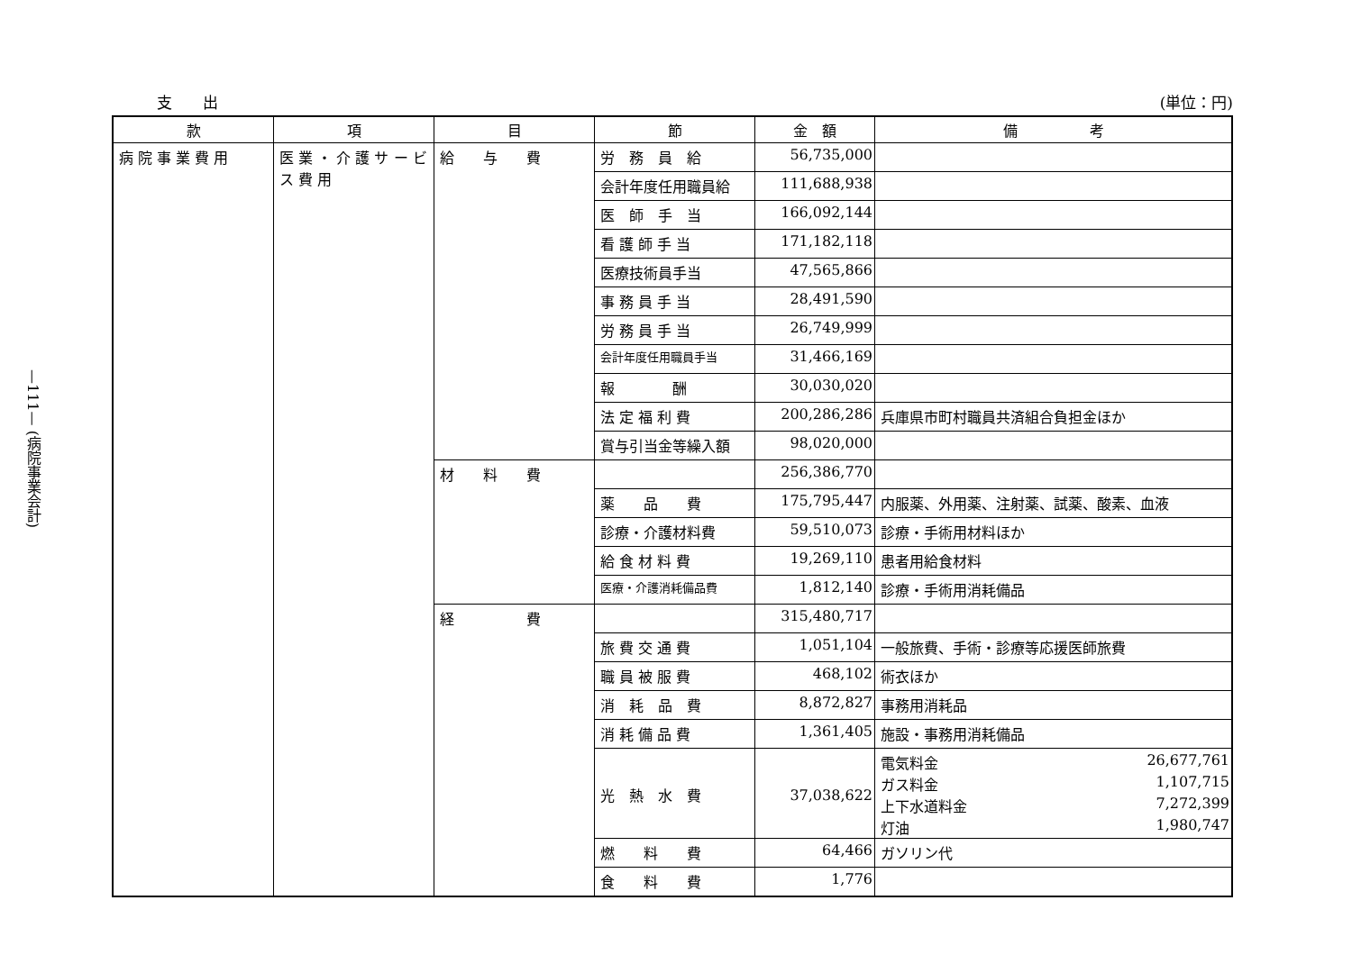—111— (病院事業会計)
支　　出 (単位：円)
| 款 | 項 | 目 | 節 | 金 額 | 備 考 |
| --- | --- | --- | --- | --- | --- |
| 病 院 事 業 費 用 | 医 業 ・ 介 護 サ ー ビ ス 費 用 | 給 与 費 | 労 務 員 給 | 56,735,000 | |
| | | | 会計年度任用職員給 | 111,688,938 | |
| | | | 医 師 手 当 | 166,092,144 | |
| | | | 看 護 師 手 当 | 171,182,118 | |
| | | | 医療技術員手当 | 47,565,866 | |
| | | | 事 務 員 手 当 | 28,491,590 | |
| | | | 労 務 員 手 当 | 26,749,999 | |
| | | | 会計年度任用職員手当 | 31,466,169 | |
| | | | 報 酬 | 30,030,020 | |
| | | | 法 定 福 利 費 | 200,286,286 | 兵庫県市町村職員共済組合負担金ほか |
| | | | 賞与引当金等繰入額 | 98,020,000 | |
| | | 材 料 費 | | 256,386,770 | |
| | | | 薬 品 費 | 175,795,447 | 内服薬、外用薬、注射薬、試薬、酸素、血液 |
| | | | 診療・介護材料費 | 59,510,073 | 診療・手術用材料ほか |
| | | | 給 食 材 料 費 | 19,269,110 | 患者用給食材料 |
| | | | 医療・介護消耗備品費 | 1,812,140 | 診療・手術用消耗備品 |
| | | 経 費 | | 315,480,717 | |
| | | | 旅 費 交 通 費 | 1,051,104 | 一般旅費、手術・診療等応援医師旅費 |
| | | | 職 員 被 服 費 | 468,102 | 術衣ほか |
| | | | 消 耗 品 費 | 8,872,827 | 事務用消耗品 |
| | | | 消 耗 備 品 費 | 1,361,405 | 施設・事務用消耗備品 |
| | | | 光 熱 水 費 | 37,038,622 | 電気料金 26,677,761 ガス料金 1,107,715 上下水道料金 7,272,399 灯油 1,980,747 |
| | | | 燃 料 費 | 64,466 | ガソリン代 |
| | | | 食 料 費 | 1,776 | |